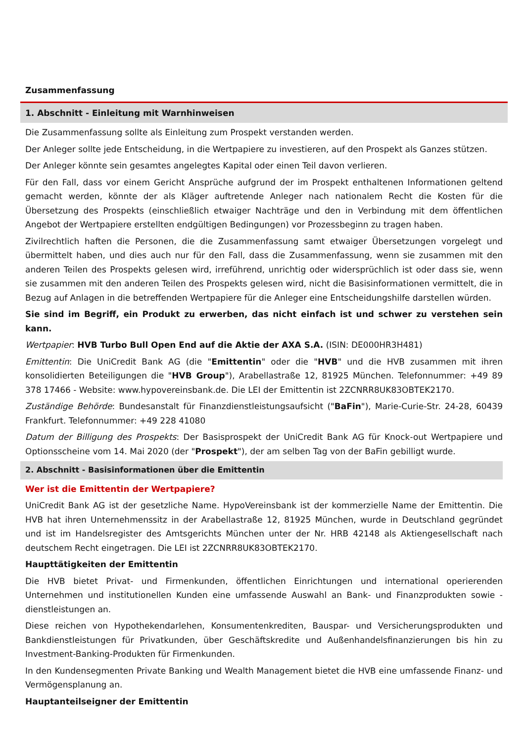Zusammenfassung
1. Abschnitt - Einleitung mit Warnhinweisen
Die Zusammenfassung sollte als Einleitung zum Prospekt verstanden werden.
Der Anleger sollte jede Entscheidung, in die Wertpapiere zu investieren, auf den Prospekt als Ganzes stützen.
Der Anleger könnte sein gesamtes angelegtes Kapital oder einen Teil davon verlieren.
Für den Fall, dass vor einem Gericht Ansprüche aufgrund der im Prospekt enthaltenen Informationen geltend gemacht werden, könnte der als Kläger auftretende Anleger nach nationalem Recht die Kosten für die Übersetzung des Prospekts (einschließlich etwaiger Nachträge und den in Verbindung mit dem öffentlichen Angebot der Wertpapiere erstellten endgültigen Bedingungen) vor Prozessbeginn zu tragen haben.
Zivilrechtlich haften die Personen, die die Zusammenfassung samt etwaiger Übersetzungen vorgelegt und übermittelt haben, und dies auch nur für den Fall, dass die Zusammenfassung, wenn sie zusammen mit den anderen Teilen des Prospekts gelesen wird, irreführend, unrichtig oder widersprüchlich ist oder dass sie, wenn sie zusammen mit den anderen Teilen des Prospekts gelesen wird, nicht die Basisinformationen vermittelt, die in Bezug auf Anlagen in die betreffenden Wertpapiere für die Anleger eine Entscheidungshilfe darstellen würden.
Sie sind im Begriff, ein Produkt zu erwerben, das nicht einfach ist und schwer zu verstehen sein kann.
Wertpapier: HVB Turbo Bull Open End auf die Aktie der AXA S.A. (ISIN: DE000HR3H481)
Emittentin: Die UniCredit Bank AG (die "Emittentin" oder die "HVB" und die HVB zusammen mit ihren konsolidierten Beteiligungen die "HVB Group"), Arabellastraße 12, 81925 München. Telefonnummer: +49 89 378 17466 - Website: www.hypovereinsbank.de. Die LEI der Emittentin ist 2ZCNRR8UK83OBTEK2170.
Zuständige Behörde: Bundesanstalt für Finanzdienstleistungsaufsicht ("BaFin"), Marie-Curie-Str. 24-28, 60439 Frankfurt. Telefonnummer: +49 228 41080
Datum der Billigung des Prospekts: Der Basisprospekt der UniCredit Bank AG für Knock-out Wertpapiere und Optionsscheine vom 14. Mai 2020 (der "Prospekt"), der am selben Tag von der BaFin gebilligt wurde.
2. Abschnitt - Basisinformationen über die Emittentin
Wer ist die Emittentin der Wertpapiere?
UniCredit Bank AG ist der gesetzliche Name. HypoVereinsbank ist der kommerzielle Name der Emittentin. Die HVB hat ihren Unternehmenssitz in der Arabellastraße 12, 81925 München, wurde in Deutschland gegründet und ist im Handelsregister des Amtsgerichts München unter der Nr. HRB 42148 als Aktiengesellschaft nach deutschem Recht eingetragen. Die LEI ist 2ZCNRR8UK83OBTEK2170.
Haupttätigkeiten der Emittentin
Die HVB bietet Privat- und Firmenkunden, öffentlichen Einrichtungen und international operierenden Unternehmen und institutionellen Kunden eine umfassende Auswahl an Bank- und Finanzprodukten sowie -dienstleistungen an.
Diese reichen von Hypothekendarlehen, Konsumentenkrediten, Bauspar- und Versicherungsprodukten und Bankdienstleistungen für Privatkunden, über Geschäftskredite und Außenhandelsfinanzierungen bis hin zu Investment-Banking-Produkten für Firmenkunden.
In den Kundensegmenten Private Banking und Wealth Management bietet die HVB eine umfassende Finanz- und Vermögensplanung an.
Hauptanteilseigner der Emittentin